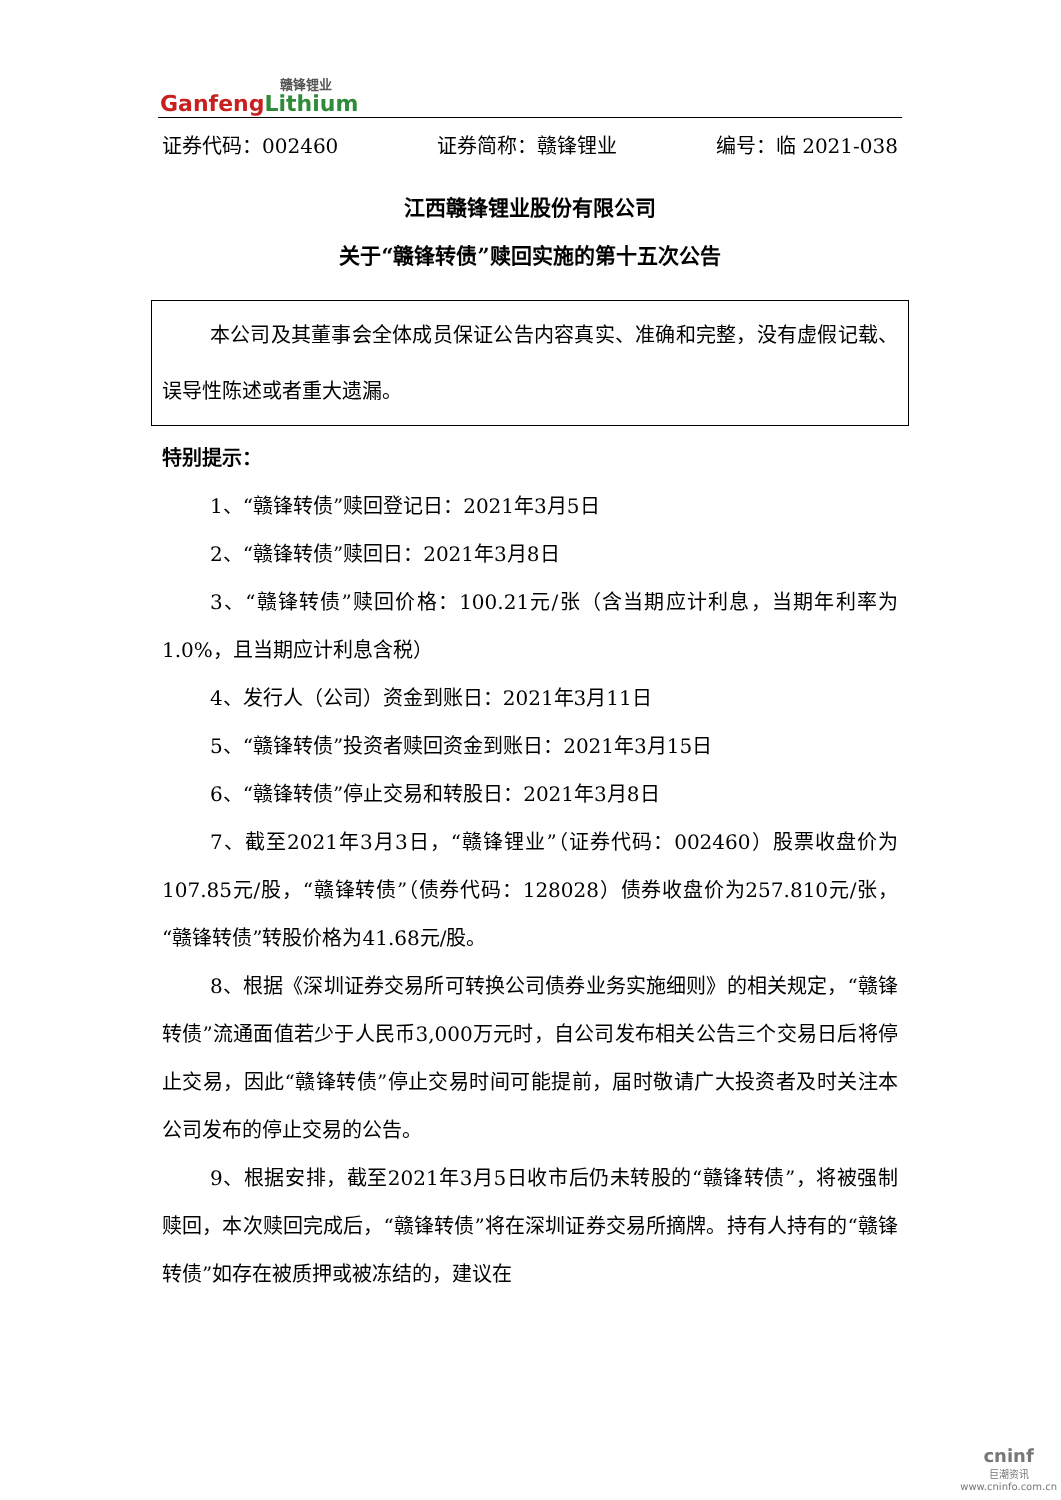赣锋锂业
GanfengLithium
证券代码：002460 证券简称：赣锋锂业 编号：临 2021-038
江西赣锋锂业股份有限公司
关于“赣锋转债”赎回实施的第十五次公告
本公司及其董事会全体成员保证公告内容真实、准确和完整，没有虚假记载、误导性陈述或者重大遗漏。
特别提示：
1、“赣锋转债”赎回登记日：2021年3月5日
2、“赣锋转债”赎回日：2021年3月8日
3、“赣锋转债”赎回价格：100.21元/张（含当期应计利息，当期年利率为1.0%，且当期应计利息含税）
4、发行人（公司）资金到账日：2021年3月11日
5、“赣锋转债”投资者赎回资金到账日：2021年3月15日
6、“赣锋转债”停止交易和转股日：2021年3月8日
7、截至2021年3月3日，“赣锋锂业”（证券代码：002460）股票收盘价为107.85元/股，“赣锋转债”（债券代码：128028）债券收盘价为257.810元/张，“赣锋转债”转股价格为41.68元/股。
8、根据《深圳证券交易所可转换公司债券业务实施细则》的相关规定，“赣锋转债”流通面值若少于人民币3,000万元时，自公司发布相关公告三个交易日后将停止交易，因此“赣锋转债”停止交易时间可能提前，届时敬请广大投资者及时关注本公司发布的停止交易的公告。
9、根据安排，截至2021年3月5日收市后仍未转股的“赣锋转债”，将被强制赎回，本次赎回完成后，“赣锋转债”将在深圳证券交易所摘牌。持有人持有的“赣锋转债”如存在被质押或被冻结的，建议在
cninf
巨潮资讯
www.cninfo.com.cn